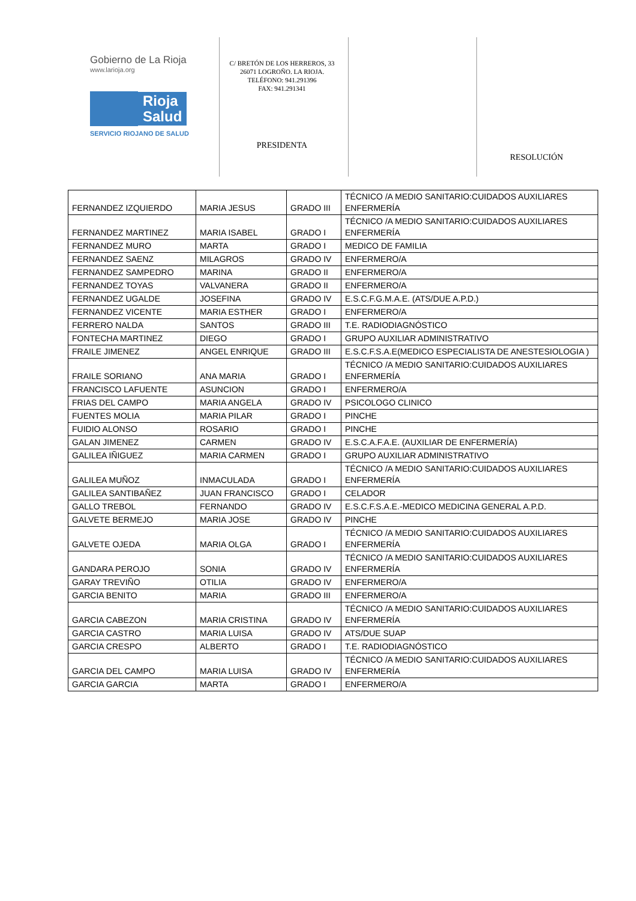Gobierno de La Rioja
www.larioja.org
Rioja
Salud
SERVICIO RIOJANO DE SALUD
C/ BRETÓN DE LOS HERREROS, 33
26071 LOGROÑO. LA RIOJA.
TELÉFONO: 941.291396
FAX: 941.291341
PRESIDENTA
RESOLUCIÓN
| FERNANDEZ IZQUIERDO | MARIA JESUS | GRADO III | TÉCNICO /A MEDIO SANITARIO:CUIDADOS AUXILIARES ENFERMERÍA |
| FERNANDEZ MARTINEZ | MARIA ISABEL | GRADO I | TÉCNICO /A MEDIO SANITARIO:CUIDADOS AUXILIARES ENFERMERÍA |
| FERNANDEZ MURO | MARTA | GRADO I | MEDICO DE FAMILIA |
| FERNANDEZ SAENZ | MILAGROS | GRADO IV | ENFERMERO/A |
| FERNANDEZ SAMPEDRO | MARINA | GRADO II | ENFERMERO/A |
| FERNANDEZ TOYAS | VALVANERA | GRADO II | ENFERMERO/A |
| FERNANDEZ UGALDE | JOSEFINA | GRADO IV | E.S.C.F.G.M.A.E. (ATS/DUE A.P.D.) |
| FERNANDEZ VICENTE | MARIA ESTHER | GRADO I | ENFERMERO/A |
| FERRERO NALDA | SANTOS | GRADO III | T.E. RADIODIAGNÓSTICO |
| FONTECHA MARTINEZ | DIEGO | GRADO I | GRUPO AUXILIAR ADMINISTRATIVO |
| FRAILE JIMENEZ | ANGEL ENRIQUE | GRADO III | E.S.C.F.S.A.E(MEDICO ESPECIALISTA DE ANESTESIOLOGIA ) |
| FRAILE SORIANO | ANA MARIA | GRADO I | TÉCNICO /A MEDIO SANITARIO:CUIDADOS AUXILIARES ENFERMERÍA |
| FRANCISCO LAFUENTE | ASUNCION | GRADO I | ENFERMERO/A |
| FRIAS DEL CAMPO | MARIA ANGELA | GRADO IV | PSICOLOGO CLINICO |
| FUENTES MOLIA | MARIA PILAR | GRADO I | PINCHE |
| FUIDIO ALONSO | ROSARIO | GRADO I | PINCHE |
| GALAN JIMENEZ | CARMEN | GRADO IV | E.S.C.A.F.A.E. (AUXILIAR DE ENFERMERÍA) |
| GALILEA IÑIGUEZ | MARIA CARMEN | GRADO I | GRUPO AUXILIAR ADMINISTRATIVO |
| GALILEA MUÑOZ | INMACULADA | GRADO I | TÉCNICO /A MEDIO SANITARIO:CUIDADOS AUXILIARES ENFERMERÍA |
| GALILEA SANTIBAÑEZ | JUAN FRANCISCO | GRADO I | CELADOR |
| GALLO TREBOL | FERNANDO | GRADO IV | E.S.C.F.S.A.E.-MEDICO MEDICINA GENERAL A.P.D. |
| GALVETE BERMEJO | MARIA JOSE | GRADO IV | PINCHE |
| GALVETE OJEDA | MARIA OLGA | GRADO I | TÉCNICO /A MEDIO SANITARIO:CUIDADOS AUXILIARES ENFERMERÍA |
| GANDARA PEROJO | SONIA | GRADO IV | TÉCNICO /A MEDIO SANITARIO:CUIDADOS AUXILIARES ENFERMERÍA |
| GARAY TREVIÑO | OTILIA | GRADO IV | ENFERMERO/A |
| GARCIA BENITO | MARIA | GRADO III | ENFERMERO/A |
| GARCIA CABEZON | MARIA CRISTINA | GRADO IV | TÉCNICO /A MEDIO SANITARIO:CUIDADOS AUXILIARES ENFERMERÍA |
| GARCIA CASTRO | MARIA LUISA | GRADO IV | ATS/DUE SUAP |
| GARCIA CRESPO | ALBERTO | GRADO I | T.E. RADIODIAGNÓSTICO |
| GARCIA DEL CAMPO | MARIA LUISA | GRADO IV | TÉCNICO /A MEDIO SANITARIO:CUIDADOS AUXILIARES ENFERMERÍA |
| GARCIA GARCIA | MARTA | GRADO I | ENFERMERO/A |